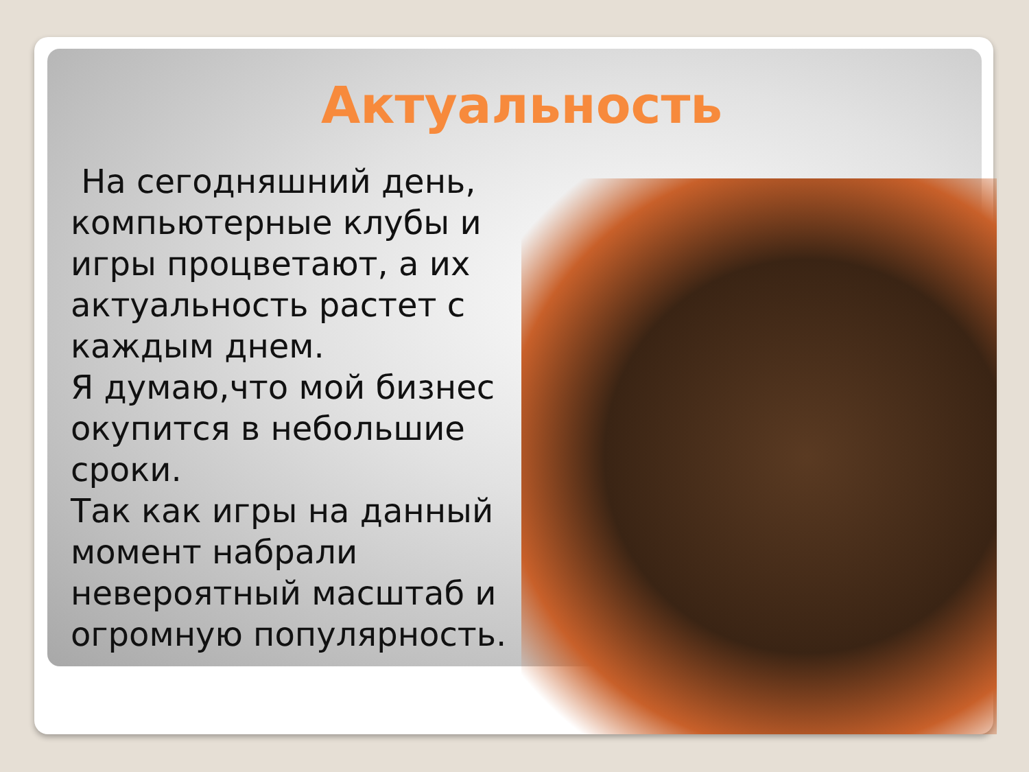Актуальность
На сегодняшний день, компьютерные клубы и игры процветают, а их актуальность растет с каждым днем.
Я думаю,что мой бизнес окупится в небольшие сроки.
Так как игры на данный момент набрали невероятный масштаб и огромную популярность.